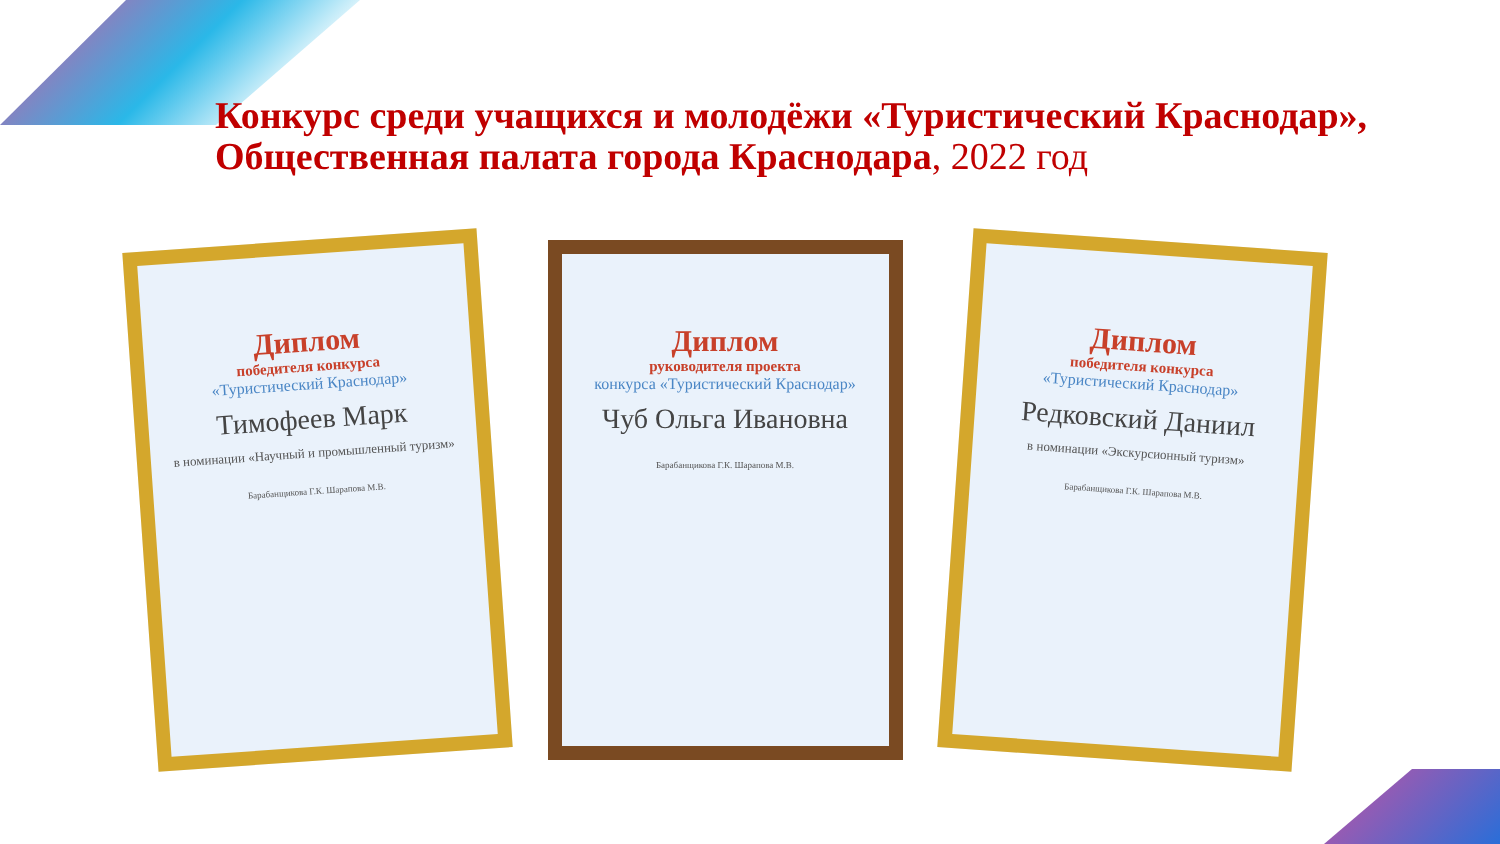Конкурс среди учащихся и молодёжи «Туристический Краснодар», Общественная палата города Краснодара, 2022 год
Диплом
победителя конкурса
«Туристический Краснодар»
Тимофеев Марк
в номинации «Научный и промышленный туризм»
Барабанщикова Г.К. Шарапова М.В.
Диплом
руководителя проекта
конкурса «Туристический Краснодар»
Чуб Ольга Ивановна
Барабанщикова Г.К. Шарапова М.В.
Диплом
победителя конкурса
«Туристический Краснодар»
Редковский Даниил
в номинации «Экскурсионный туризм»
Барабанщикова Г.К. Шарапова М.В.